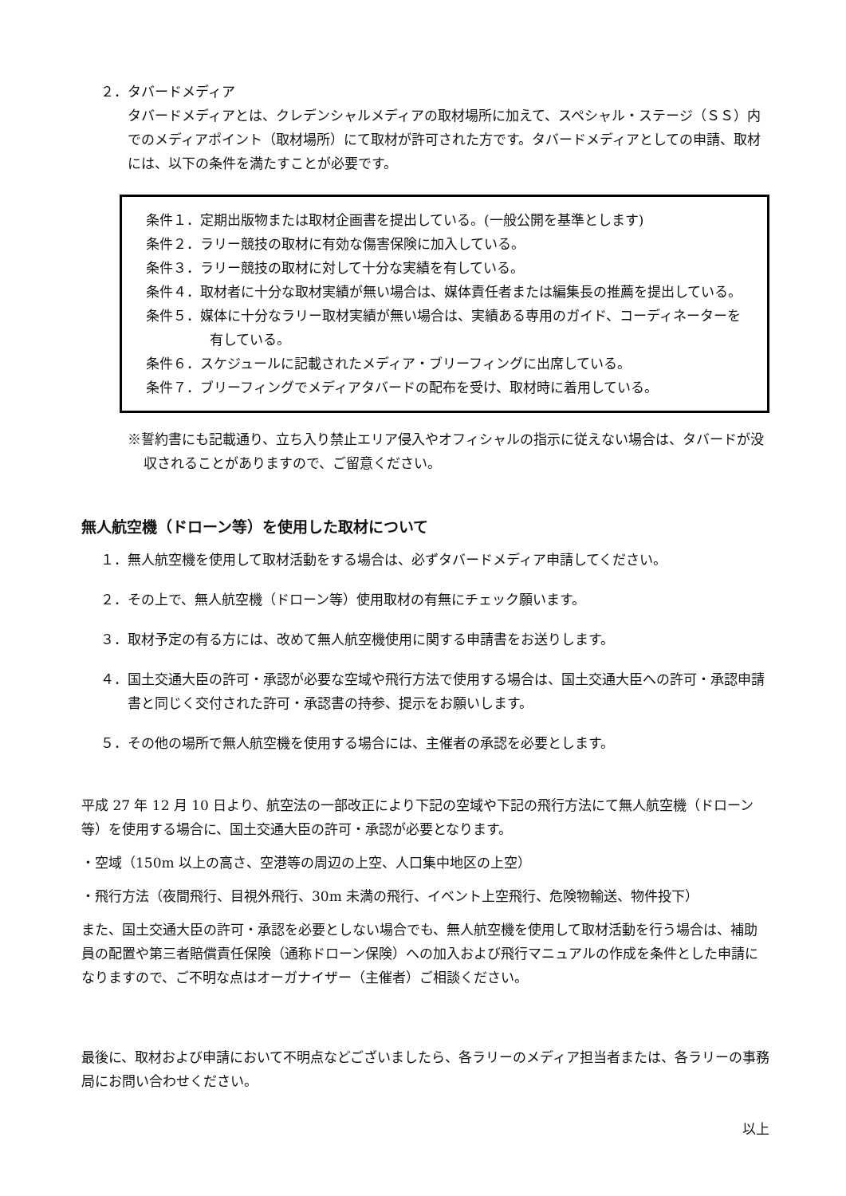２．タバードメディア
タバードメディアとは、クレデンシャルメディアの取材場所に加えて、スペシャル・ステージ（ＳＳ）内でのメディアポイント（取材場所）にて取材が許可された方です。タバードメディアとしての申請、取材には、以下の条件を満たすことが必要です。
条件１．定期出版物または取材企画書を提出している。(一般公開を基準とします)
条件２．ラリー競技の取材に有効な傷害保険に加入している。
条件３．ラリー競技の取材に対して十分な実績を有している。
条件４．取材者に十分な取材実績が無い場合は、媒体責任者または編集長の推薦を提出している。
条件５．媒体に十分なラリー取材実績が無い場合は、実績ある専用のガイド、コーディネーターを有している。
条件６．スケジュールに記載されたメディア・ブリーフィングに出席している。
条件７．ブリーフィングでメディアタバードの配布を受け、取材時に着用している。
※誓約書にも記載通り、立ち入り禁止エリア侵入やオフィシャルの指示に従えない場合は、タバードが没収されることがありますので、ご留意ください。
無人航空機（ドローン等）を使用した取材について
１．無人航空機を使用して取材活動をする場合は、必ずタバードメディア申請してください。
２．その上で、無人航空機（ドローン等）使用取材の有無にチェック願います。
３．取材予定の有る方には、改めて無人航空機使用に関する申請書をお送りします。
４．国土交通大臣の許可・承認が必要な空域や飛行方法で使用する場合は、国土交通大臣への許可・承認申請書と同じく交付された許可・承認書の持参、提示をお願いします。
５．その他の場所で無人航空機を使用する場合には、主催者の承認を必要とします。
平成 27 年 12 月 10 日より、航空法の一部改正により下記の空域や下記の飛行方法にて無人航空機（ドローン等）を使用する場合に、国土交通大臣の許可・承認が必要となります。
・空域（150m 以上の高さ、空港等の周辺の上空、人口集中地区の上空）
・飛行方法（夜間飛行、目視外飛行、30m 未満の飛行、イベント上空飛行、危険物輸送、物件投下）
また、国土交通大臣の許可・承認を必要としない場合でも、無人航空機を使用して取材活動を行う場合は、補助員の配置や第三者賠償責任保険（通称ドローン保険）への加入および飛行マニュアルの作成を条件とした申請になりますので、ご不明な点はオーガナイザー（主催者）ご相談ください。
最後に、取材および申請において不明点などございましたら、各ラリーのメディア担当者または、各ラリーの事務局にお問い合わせください。
以上